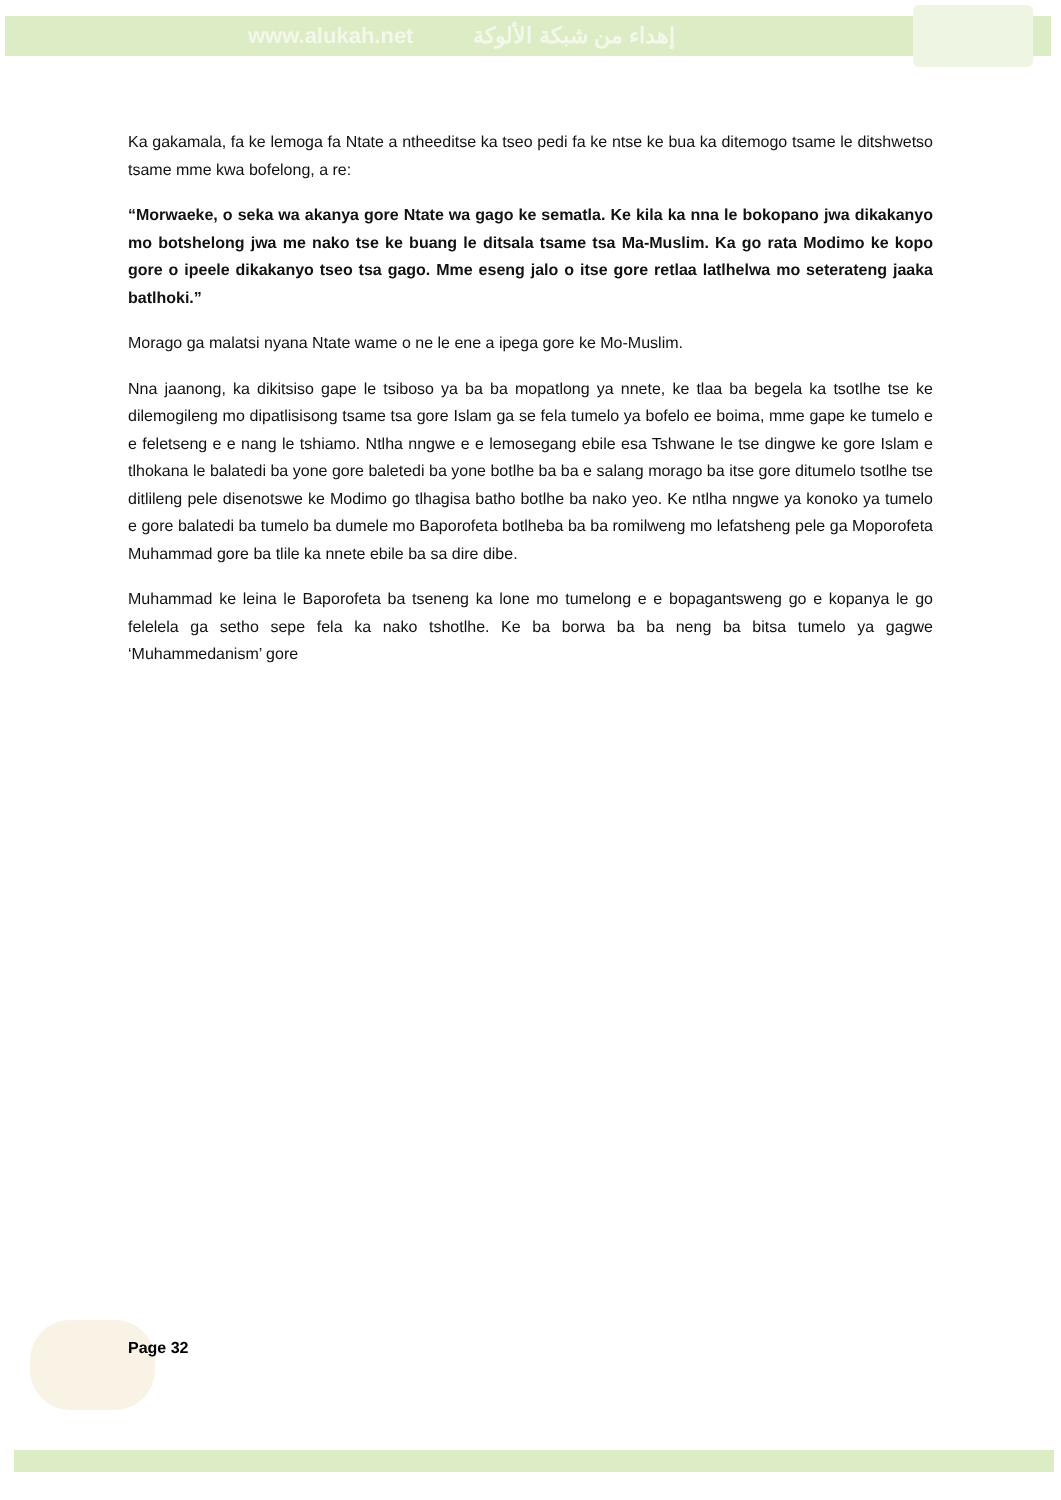www.alukah.net إهداء من شبكة الألوكة
Ka gakamala, fa ke lemoga fa Ntate a ntheeditse ka tseo pedi fa ke ntse ke bua ka ditemogo tsame le ditshwetso tsame mme kwa bofelong, a re:
“Morwaeke, o seka wa akanya gore Ntate wa gago ke sematla. Ke kila ka nna le bokopano jwa dikakanyo mo botshelong jwa me nako tse ke buang le ditsala tsame tsa Ma-Muslim. Ka go rata Modimo ke kopo gore o ipeele dikakanyo tseo tsa gago. Mme eseng jalo o itse gore retlaa latlhelwa mo seterateng jaaka batlhoki.”
Morago ga malatsi nyana Ntate wame o ne le ene a ipega gore ke Mo-Muslim.
Nna jaanong, ka dikitsiso gape le tsiboso ya ba ba mopatlong ya nnete, ke tlaa ba begela ka tsotlhe tse ke dilemogileng mo dipatlisisong tsame tsa gore Islam ga se fela tumelo ya bofelo ee boima, mme gape ke tumelo e e feletseng e e nang le tshiamo. Ntlha nngwe e e lemosegang ebile esa Tshwane le tse dingwe ke gore Islam e tlhokana le balatedi ba yone gore baletedi ba yone botlhe ba ba e salang morago ba itse gore ditumelo tsotlhe tse ditlileng pele disenotswe ke Modimo go tlhagisa batho botlhe ba nako yeo. Ke ntlha nngwe ya konoko ya tumelo e gore balatedi ba tumelo ba dumele mo Baporofeta botlheba ba ba romilweng mo lefatsheng pele ga Moporofeta Muhammad gore ba tlile ka nnete ebile ba sa dire dibe.
Muhammad ke leina le Baporofeta ba tseneng ka lone mo tumelong e e bopagantsweng go e kopanya le go felelela ga setho sepe fela ka nako tshotlhe. Ke ba borwa ba ba neng ba bitsa tumelo ya gagwe ‘Muhammedanism’ gore
Page 32